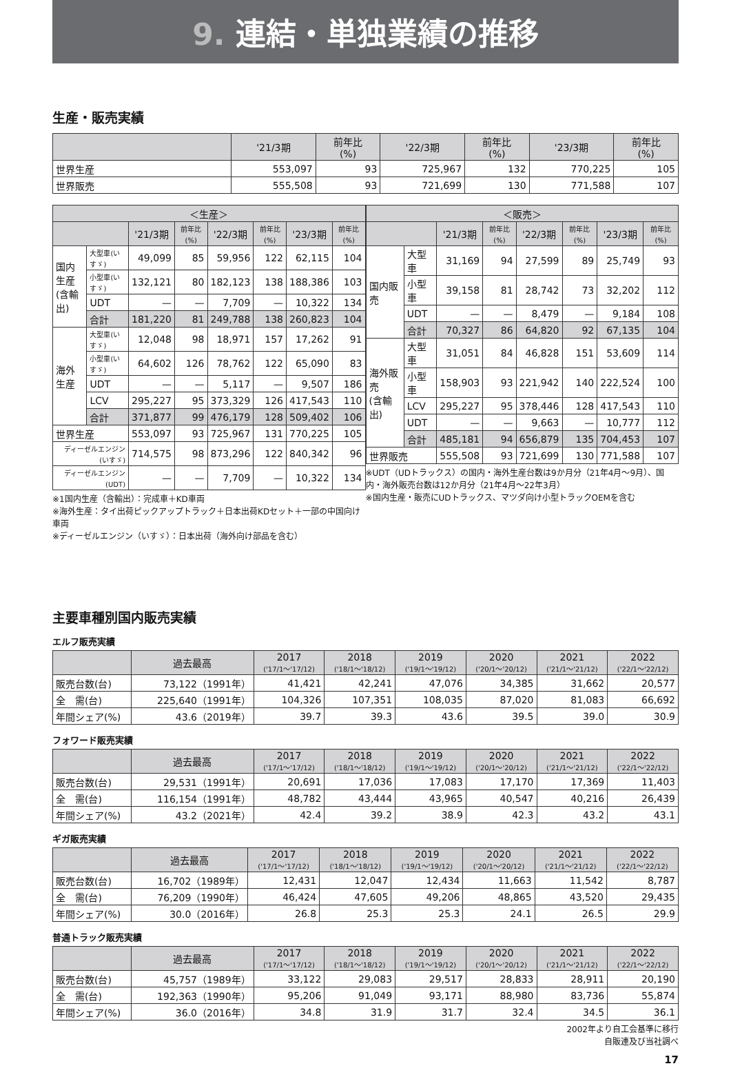9. 連結・単独業績の推移
生産・販売実績
| | '21/3期 | 前年比 (%) | '22/3期 | 前年比 (%) | '23/3期 | 前年比 (%) |
| --- | --- | --- | --- | --- | --- | --- |
| 世界生産 | 553,097 | 93 | 725,967 | 132 | 770,225 | 105 |
| 世界販売 | 555,508 | 93 | 721,699 | 130 | 771,588 | 107 |
| ＜生産＞ | | | | | | | |
| --- | --- | --- | --- | --- | --- | --- | --- |
| | | '21/3期 | 前年比(%) | '22/3期 | 前年比(%) | '23/3期 | 前年比(%) |
| 国内生産 (含輸出) | 大型車(いすゞ) | 49,099 | 85 | 59,956 | 122 | 62,115 | 104 |
| | 小型車(いすゞ) | 132,121 | 80 | 182,123 | 138 | 188,386 | 103 |
| | UDT | — | — | 7,709 | — | 10,322 | 134 |
| | 合計 | 181,220 | 81 | 249,788 | 138 | 260,823 | 104 |
| 海外生産 | 大型車(いすゞ) | 12,048 | 98 | 18,971 | 157 | 17,262 | 91 |
| | 小型車(いすゞ) | 64,602 | 126 | 78,762 | 122 | 65,090 | 83 |
| | UDT | — | — | 5,117 | — | 9,507 | 186 |
| | LCV | 295,227 | 95 | 373,329 | 126 | 417,543 | 110 |
| | 合計 | 371,877 | 99 | 476,179 | 128 | 509,402 | 106 |
| 世界生産 | | 553,097 | 93 | 725,967 | 131 | 770,225 | 105 |
| ディーゼルエンジン(いすゞ) | | 714,575 | 98 | 873,296 | 122 | 840,342 | 96 |
| ディーゼルエンジン(UDT) | | — | — | 7,709 | — | 10,322 | 134 |
※1国内生産（含輸出）：完成車＋KD車両
※海外生産：タイ出荷ピックアップトラック＋日本出荷KDセット＋一部の中国向け車両
※ディーゼルエンジン（いすゞ）：日本出荷（海外向け部品を含む）
| ＜販売＞ | | | | | | | |
| --- | --- | --- | --- | --- | --- | --- | --- |
| | | '21/3期 | 前年比(%) | '22/3期 | 前年比(%) | '23/3期 | 前年比(%) |
| 国内販売 | 大型車 | 31,169 | 94 | 27,599 | 89 | 25,749 | 93 |
| | 小型車 | 39,158 | 81 | 28,742 | 73 | 32,202 | 112 |
| | UDT | — | — | 8,479 | — | 9,184 | 108 |
| | 合計 | 70,327 | 86 | 64,820 | 92 | 67,135 | 104 |
| 海外販売 (含輸出) | 大型車 | 31,051 | 84 | 46,828 | 151 | 53,609 | 114 |
| | 小型車 | 158,903 | 93 | 221,942 | 140 | 222,524 | 100 |
| | LCV | 295,227 | 95 | 378,446 | 128 | 417,543 | 110 |
| | UDT | — | — | 9,663 | — | 10,777 | 112 |
| | 合計 | 485,181 | 94 | 656,879 | 135 | 704,453 | 107 |
| 世界販売 | | 555,508 | 93 | 721,699 | 130 | 771,588 | 107 |
※UDT（UDトラックス）の国内・海外生産台数は9か月分（21年4月〜9月）、国内・海外販売台数は12か月分（21年4月〜22年3月）
※国内生産・販売にUDトラックス、マツダ向け小型トラックOEMを含む
主要車種別国内販売実績
エルフ販売実績
| | 過去最高 | 2017 ('17/1〜'17/12) | 2018 ('18/1〜'18/12) | 2019 ('19/1〜'19/12) | 2020 ('20/1〜'20/12) | 2021 ('21/1〜'21/12) | 2022 ('22/1〜'22/12) |
| --- | --- | --- | --- | --- | --- | --- | --- |
| 販売台数(台) | 73,122（1991年） | 41,421 | 42,241 | 47,076 | 34,385 | 31,662 | 20,577 |
| 全 需(台) | 225,640（1991年） | 104,326 | 107,351 | 108,035 | 87,020 | 81,083 | 66,692 |
| 年間シェア(%) | 43.6（2019年） | 39.7 | 39.3 | 43.6 | 39.5 | 39.0 | 30.9 |
フォワード販売実績
| | 過去最高 | 2017 ('17/1〜'17/12) | 2018 ('18/1〜'18/12) | 2019 ('19/1〜'19/12) | 2020 ('20/1〜'20/12) | 2021 ('21/1〜'21/12) | 2022 ('22/1〜'22/12) |
| --- | --- | --- | --- | --- | --- | --- | --- |
| 販売台数(台) | 29,531（1991年） | 20,691 | 17,036 | 17,083 | 17,170 | 17,369 | 11,403 |
| 全 需(台) | 116,154（1991年） | 48,782 | 43,444 | 43,965 | 40,547 | 40,216 | 26,439 |
| 年間シェア(%) | 43.2（2021年） | 42.4 | 39.2 | 38.9 | 42.3 | 43.2 | 43.1 |
ギガ販売実績
| | 過去最高 | 2017 ('17/1〜'17/12) | 2018 ('18/1〜'18/12) | 2019 ('19/1〜'19/12) | 2020 ('20/1〜'20/12) | 2021 ('21/1〜'21/12) | 2022 ('22/1〜'22/12) |
| --- | --- | --- | --- | --- | --- | --- | --- |
| 販売台数(台) | 16,702（1989年） | 12,431 | 12,047 | 12,434 | 11,663 | 11,542 | 8,787 |
| 全 需(台) | 76,209（1990年） | 46,424 | 47,605 | 49,206 | 48,865 | 43,520 | 29,435 |
| 年間シェア(%) | 30.0（2016年） | 26.8 | 25.3 | 25.3 | 24.1 | 26.5 | 29.9 |
普通トラック販売実績
| | 過去最高 | 2017 ('17/1〜'17/12) | 2018 ('18/1〜'18/12) | 2019 ('19/1〜'19/12) | 2020 ('20/1〜'20/12) | 2021 ('21/1〜'21/12) | 2022 ('22/1〜'22/12) |
| --- | --- | --- | --- | --- | --- | --- | --- |
| 販売台数(台) | 45,757（1989年） | 33,122 | 29,083 | 29,517 | 28,833 | 28,911 | 20,190 |
| 全 需(台) | 192,363（1990年） | 95,206 | 91,049 | 93,171 | 88,980 | 83,736 | 55,874 |
| 年間シェア(%) | 36.0（2016年） | 34.8 | 31.9 | 31.7 | 32.4 | 34.5 | 36.1 |
2002年より自工会基準に移行
自販連及び当社調べ
17